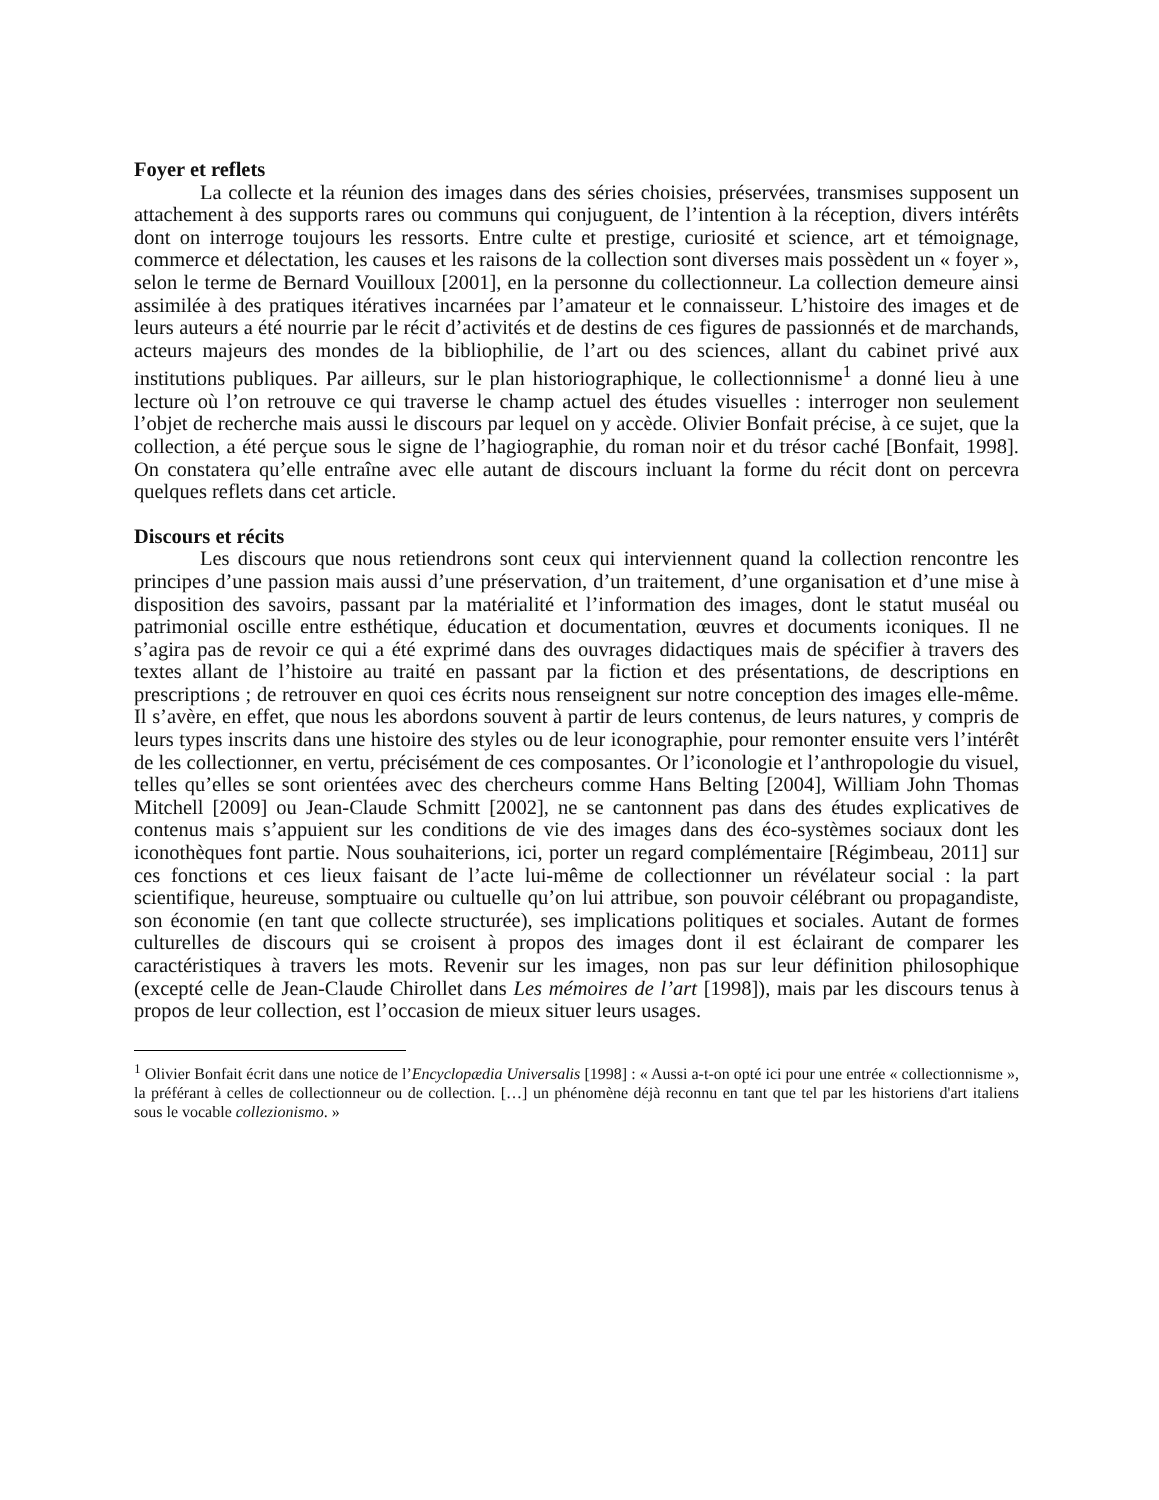Foyer et reflets
La collecte et la réunion des images dans des séries choisies, préservées, transmises supposent un attachement à des supports rares ou communs qui conjuguent, de l’intention à la réception, divers intérêts dont on interroge toujours les ressorts. Entre culte et prestige, curiosité et science, art et témoignage, commerce et délectation, les causes et les raisons de la collection sont diverses mais possèdent un « foyer », selon le terme de Bernard Vouilloux [2001], en la personne du collectionneur. La collection demeure ainsi assimilée à des pratiques itératives incarnées par l’amateur et le connaisseur. L’histoire des images et de leurs auteurs a été nourrie par le récit d’activités et de destins de ces figures de passionnés et de marchands, acteurs majeurs des mondes de la bibliophilie, de l’art ou des sciences, allant du cabinet privé aux institutions publiques. Par ailleurs, sur le plan historiographique, le collectionnisme<sup>1</sup> a donné lieu à une lecture où l’on retrouve ce qui traverse le champ actuel des études visuelles : interroger non seulement l’objet de recherche mais aussi le discours par lequel on y accède. Olivier Bonfait précise, à ce sujet, que la collection, a été perçue sous le signe de l’hagiographie, du roman noir et du trésor caché [Bonfait, 1998]. On constatera qu’elle entraîne avec elle autant de discours incluant la forme du récit dont on percevra quelques reflets dans cet article.
Discours et récits
Les discours que nous retiendrons sont ceux qui interviennent quand la collection rencontre les principes d’une passion mais aussi d’une préservation, d’un traitement, d’une organisation et d’une mise à disposition des savoirs, passant par la matérialité et l’information des images, dont le statut muséal ou patrimonial oscille entre esthétique, éducation et documentation, œuvres et documents iconiques. Il ne s’agira pas de revoir ce qui a été exprimé dans des ouvrages didactiques mais de spécifier à travers des textes allant de l’histoire au traité en passant par la fiction et des présentations, de descriptions en prescriptions ; de retrouver en quoi ces écrits nous renseignent sur notre conception des images elle-même. Il s’avère, en effet, que nous les abordons souvent à partir de leurs contenus, de leurs natures, y compris de leurs types inscrits dans une histoire des styles ou de leur iconographie, pour remonter ensuite vers l’intérêt de les collectionner, en vertu, précisément de ces composantes. Or l’iconologie et l’anthropologie du visuel, telles qu’elles se sont orientées avec des chercheurs comme Hans Belting [2004], William John Thomas Mitchell [2009] ou Jean-Claude Schmitt [2002], ne se cantonnent pas dans des études explicatives de contenus mais s’appuient sur les conditions de vie des images dans des éco-systèmes sociaux dont les iconothèques font partie. Nous souhaiterions, ici, porter un regard complémentaire [Régimbeau, 2011] sur ces fonctions et ces lieux faisant de l’acte lui-même de collectionner un révélateur social : la part scientifique, heureuse, somptuaire ou cultuelle qu’on lui attribue, son pouvoir célébrant ou propagandiste, son économie (en tant que collecte structurée), ses implications politiques et sociales. Autant de formes culturelles de discours qui se croisent à propos des images dont il est éclairant de comparer les caractéristiques à travers les mots. Revenir sur les images, non pas sur leur définition philosophique (excepté celle de Jean-Claude Chirollet dans Les mémoires de l’art [1998]), mais par les discours tenus à propos de leur collection, est l’occasion de mieux situer leurs usages.
<sup>1</sup> Olivier Bonfait écrit dans une notice de l’Encyclopædia Universalis [1998] : « Aussi a-t-on opté ici pour une entrée « collectionnisme », la préférant à celles de collectionneur ou de collection. […] un phénomène déjà reconnu en tant que tel par les historiens d'art italiens sous le vocable collezionismo. »